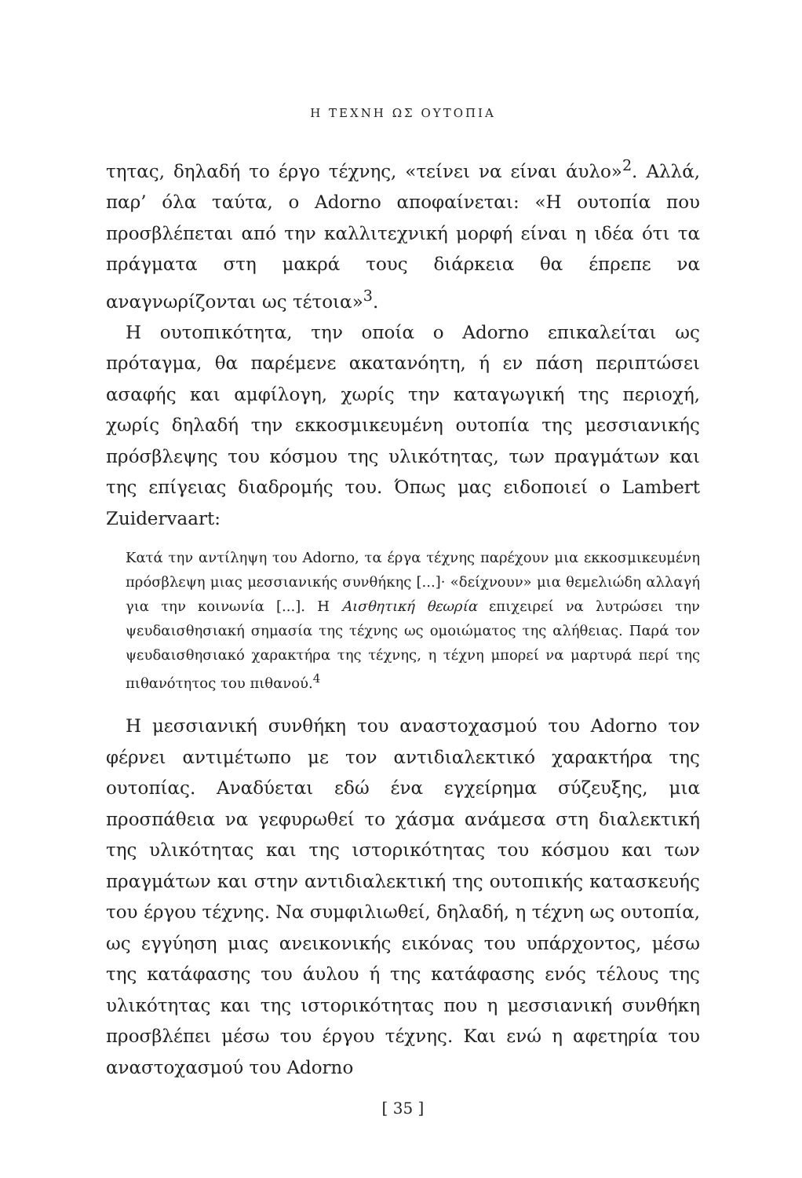Η ΤΕΧΝΗ ΩΣ ΟΥΤΟΠΙΑ
τητας, δηλαδή το έργο τέχνης, «τείνει να είναι άυλο»<sup>2</sup>. Αλλά, παρ’ όλα ταύτα, ο Adorno αποφαίνεται: «Η ουτοπία που προσβλέπεται από την καλλιτεχνική μορφή είναι η ιδέα ότι τα πράγματα στη μακρά τους διάρκεια θα έπρεπε να αναγνωρίζονται ως τέτοια»<sup>3</sup>.
Η ουτοπικότητα, την οποία ο Adorno επικαλείται ως πρόταγμα, θα παρέμενε ακατανόητη, ή εν πάση περιπτώσει ασαφής και αμφίλογη, χωρίς την καταγωγική της περιοχή, χωρίς δηλαδή την εκκοσμικευμένη ουτοπία της μεσσιανικής πρόσβλεψης του κόσμου της υλικότητας, των πραγμάτων και της επίγειας διαδρομής του. Όπως μας ειδοποιεί ο Lambert Zuidervaart:
Κατά την αντίληψη του Adorno, τα έργα τέχνης παρέχουν μια εκκοσμικευμένη πρόσβλεψη μιας μεσσιανικής συνθήκης [...]· «δείχνουν» μια θεμελιώδη αλλαγή για την κοινωνία [...]. Η Αισθητική θεωρία επιχειρεί να λυτρώσει την ψευδαισθησιακή σημασία της τέχνης ως ομοιώματος της αλήθειας. Παρά τον ψευδαισθησιακό χαρακτήρα της τέχνης, η τέχνη μπορεί να μαρτυρά περί της πιθανότητος του πιθανού.<sup>4</sup>
Η μεσσιανική συνθήκη του αναστοχασμού του Adorno τον φέρνει αντιμέτωπο με τον αντιδιαλεκτικό χαρακτήρα της ουτοπίας. Αναδύεται εδώ ένα εγχείρημα σύζευξης, μια προσπάθεια να γεφυρωθεί το χάσμα ανάμεσα στη διαλεκτική της υλικότητας και της ιστορικότητας του κόσμου και των πραγμάτων και στην αντιδιαλεκτική της ουτοπικής κατασκευής του έργου τέχνης. Να συμφιλιωθεί, δηλαδή, η τέχνη ως ουτοπία, ως εγγύηση μιας ανεικονικής εικόνας του υπάρχοντος, μέσω της κατάφασης του άυλου ή της κατάφασης ενός τέλους της υλικότητας και της ιστορικότητας που η μεσσιανική συνθήκη προσβλέπει μέσω του έργου τέχνης. Και ενώ η αφετηρία του αναστοχασμού του Adorno
[ 35 ]